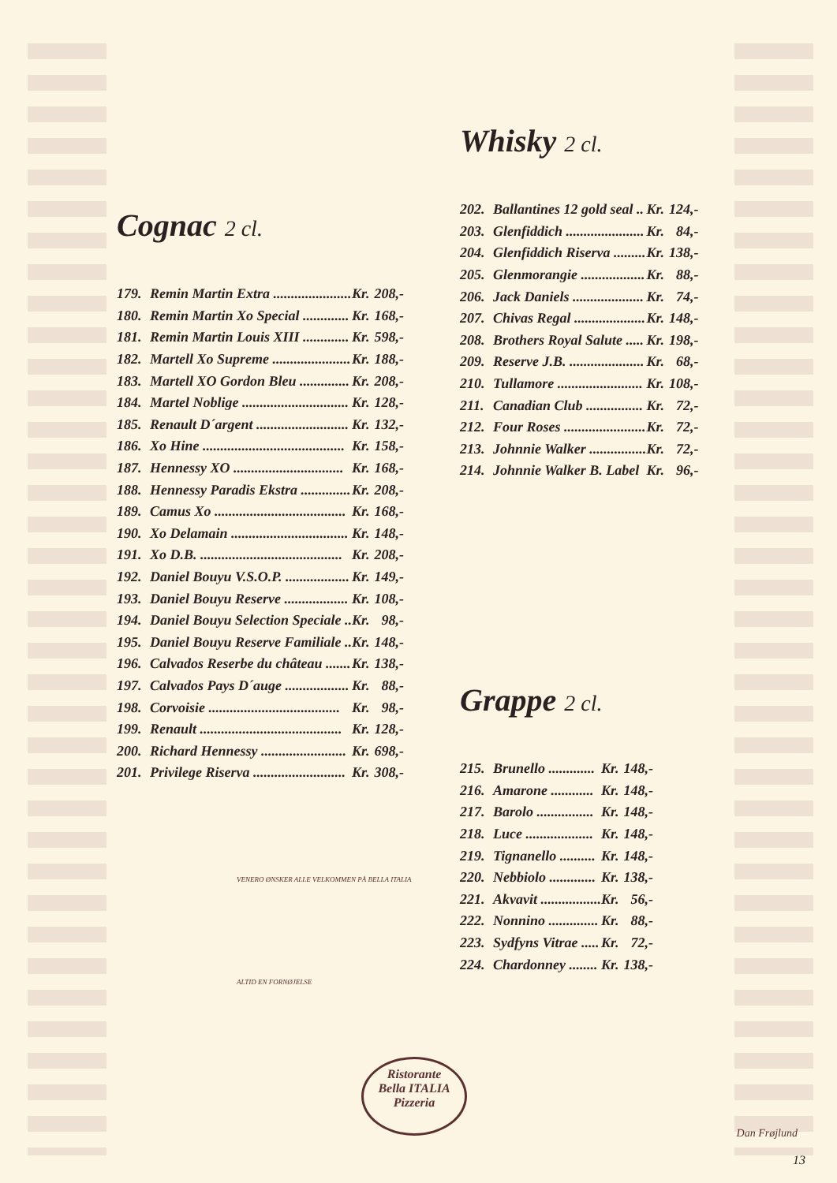Cognac 2 cl.
| 179. | Remin Martin Extra ...................... | Kr. | 208,- |
| 180. | Remin Martin Xo Special ............. | Kr. | 168,- |
| 181. | Remin Martin Louis XIII ............. | Kr. | 598,- |
| 182. | Martell Xo Supreme ...................... | Kr. | 188,- |
| 183. | Martell XO Gordon Bleu .............. | Kr. | 208,- |
| 184. | Martel Noblige .............................. | Kr. | 128,- |
| 185. | Renault D´argent .......................... | Kr. | 132,- |
| 186. | Xo Hine ........................................ | Kr. | 158,- |
| 187. | Hennessy XO ............................... | Kr. | 168,- |
| 188. | Hennessy Paradis Ekstra .............. | Kr. | 208,- |
| 189. | Camus Xo ..................................... | Kr. | 168,- |
| 190. | Xo Delamain ................................. | Kr. | 148,- |
| 191. | Xo D.B. ........................................ | Kr. | 208,- |
| 192. | Daniel Bouyu V.S.O.P. .................. | Kr. | 149,- |
| 193. | Daniel Bouyu Reserve .................. | Kr. | 108,- |
| 194. | Daniel Bouyu Selection Speciale .. | Kr. | 98,- |
| 195. | Daniel Bouyu Reserve Familiale .. | Kr. | 148,- |
| 196. | Calvados Reserbe du château ....... | Kr. | 138,- |
| 197. | Calvados Pays D´auge .................. | Kr. | 88,- |
| 198. | Corvoisie ..................................... | Kr. | 98,- |
| 199. | Renault ........................................ | Kr. | 128,- |
| 200. | Richard Hennessy ........................ | Kr. | 698,- |
| 201. | Privilege Riserva .......................... | Kr. | 308,- |
Whisky 2 cl.
| 202. | Ballantines 12 gold seal .. | Kr. | 124,- |
| 203. | Glenfiddich ...................... | Kr. | 84,- |
| 204. | Glenfiddich Riserva ......... | Kr. | 138,- |
| 205. | Glenmorangie .................. | Kr. | 88,- |
| 206. | Jack Daniels .................... | Kr. | 74,- |
| 207. | Chivas Regal .................... | Kr. | 148,- |
| 208. | Brothers Royal Salute ..... | Kr. | 198,- |
| 209. | Reserve J.B. ..................... | Kr. | 68,- |
| 210. | Tullamore ........................ | Kr. | 108,- |
| 211. | Canadian Club ................ | Kr. | 72,- |
| 212. | Four Roses ....................... | Kr. | 72,- |
| 213. | Johnnie Walker ................ | Kr. | 72,- |
| 214. | Johnnie Walker B. Label | Kr. | 96,- |
Grappe 2 cl.
| 215. | Brunello ............. | Kr. | 148,- |
| 216. | Amarone ............ | Kr. | 148,- |
| 217. | Barolo ................ | Kr. | 148,- |
| 218. | Luce ................... | Kr. | 148,- |
| 219. | Tignanello .......... | Kr. | 148,- |
| 220. | Nebbiolo ............. | Kr. | 138,- |
| 221. | Akvavit ................. | Kr. | 56,- |
| 222. | Nonnino .............. | Kr. | 88,- |
| 223. | Sydfyns Vitrae ..... | Kr. | 72,- |
| 224. | Chardonney ........ | Kr. | 138,- |
VENERO ØNSKER ALLE VELKOMMEN PÅ BELLA ITALIA
ALTID EN FORNØJELSE
Ristorante
Bella ITALIA
Pizzeria
Dan Frøjlund
13